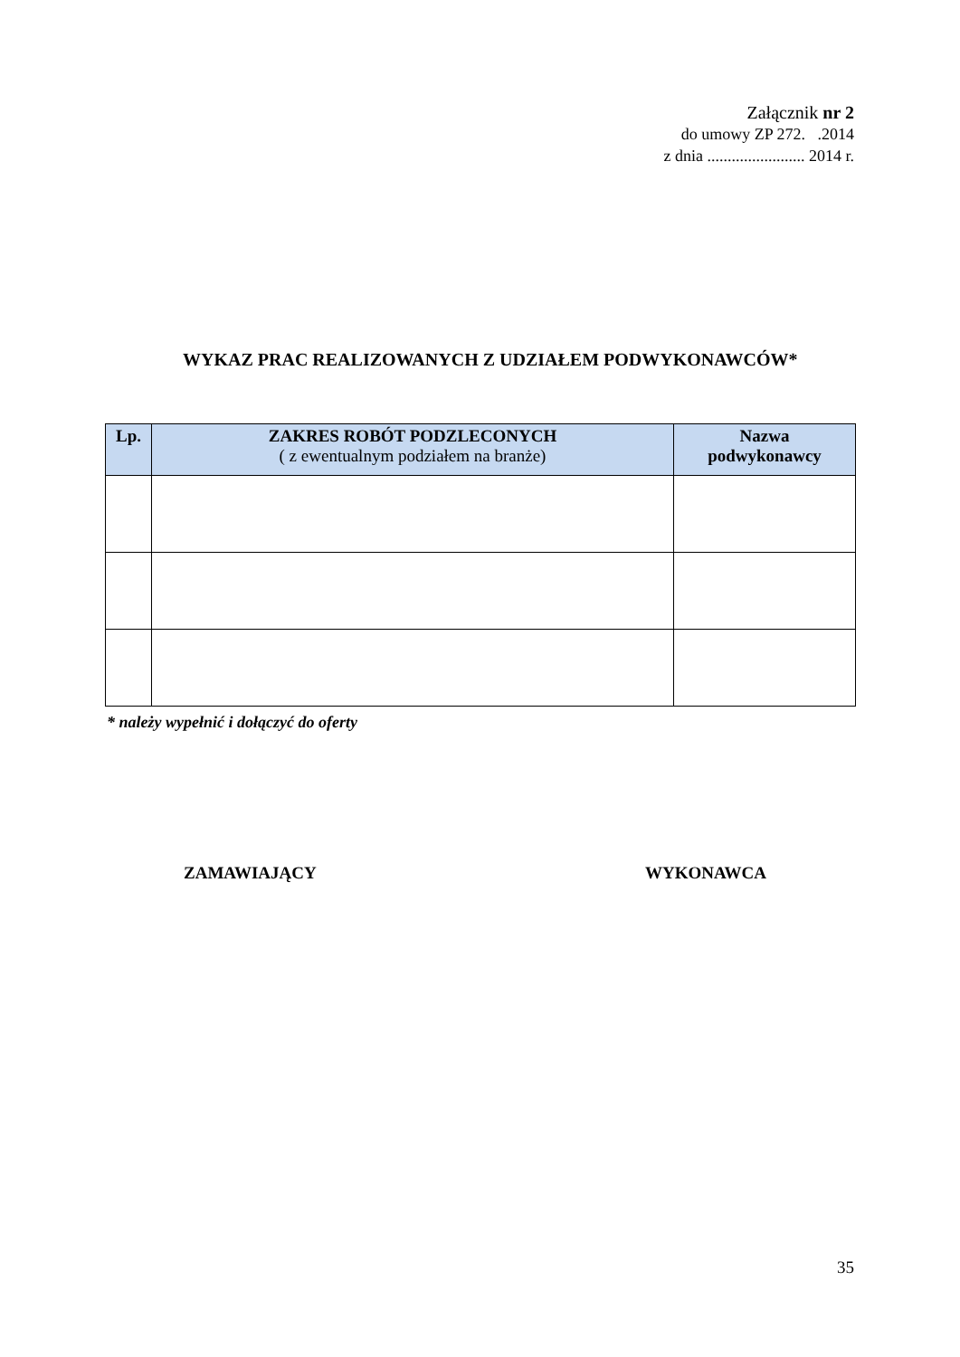Załącznik nr 2
do umowy ZP 272. .2014
z dnia ........................ 2014 r.
WYKAZ PRAC REALIZOWANYCH Z UDZIAŁEM PODWYKONAWCÓW*
| Lp. | ZAKRES ROBÓT PODZLECONYCH ( z ewentualnym podziałem na branże) | Nazwa podwykonawcy |
| --- | --- | --- |
* należy wypełnić i dołączyć do oferty
ZAMAWIAJĄCY WYKONAWCA
35